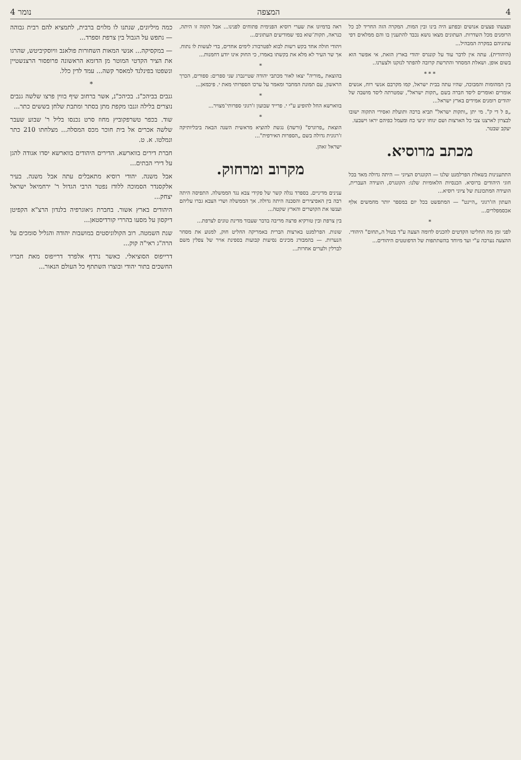4 המצפה נומר 4
ופצעהו פצעים אנושים ובפתע היה בינו ובין המות. המקרה הזה החריד לב כל הרומנים מכל השדרות. העתונים מצאו נושא נכבד להתענין בו והם ממלאים דפי עתוניהם במקרה המבהיל...
(היהודית). עתה אין לדבר עוד על קונגרס יהודי בארץ הזאת, אי אפשר הוא בשום אופן. ושאלת המסחר והתרשת קרובה להפתר לנזקנו ולצערנו..
* * *
בין המהומות והמבוכה, שהיו עתה בבית ישראל, קמו מקרבם אנשי רוח, אנשים אומרים ואומרים ליסד חברה בשם „תקות ישראל", שמטרתה ליסד מושבה של יהודים רומנים אמידים בארץ ישראל...
„פ ל די ק". מי יתן „ותקות ישראל" תביא ברכה ותועלת ואסירי התקוה ישובו לבצרון לארצנו צבי כל הארצות ושם ינוחו יגיעי כח ומעמל כפיהם יראו וישבעו. יעקב שבטר.
מכתב מרוסיא.
התתענינות בשאלת הפרלמנט שלנו — הקונגרס הציוני — היתה גדולה מאד בכל חוגי היהודים ברוסיא. הכנסיות הלאומיות שלנו: הקונגרס, הועידה העברית, הועידה המתכוננת של ציוני רוסיא...
העתון הז'רגוני „היינט" — המתפשט בכל יום במספר יותר מחמשים אלף אכסמפלרים...
*
לפני זמן מה החליטו הקדטים להכניס לדומה הצעה ע"ד בטול ה„תחום" היהודי. ההצעה נערכה ע"י ועד מיוחד בהשתתפות של הדפוטטים היהודים...
ראה בדמיונו את שערי רוסיא הפנימית פתוחים לפנינו... אבל תקוה זו היתה, כנראה, תקות־שוא בפי שמודיעים העתונים...
ויהודי חולה אחד בקש רשות לבוא לפטרבורג לימים אחדים, בדי לעשות לו נתוח. אך שר העיר לא מלא את בקשתו באמרו, כי החוק אינו יודע דחמנות...
*
בהוצאת „מוריה" יצאו לאור מכתבי יהודה שטיינברג שני ספרים: ספורים, הכרך הראשון, עם תמונת המחבר ומאמר על ערכו הספרותי מאת י. פיכמאן...
*
בווארשא החל להופיע ע"י י. פרייד שבועון ז'רגוני ספרותי־מצויר...
*
הוצאת „פרוגרס" (ורשה) נגשת להוציא מראשית השנה הבאה ביבליותיקה ז'רגונית גדולה בשם „הספרות האירפית"...
ישראל זאהן.
מקרוב ומרחוק.
ענינים מדיניים. בספרד נגלה קשר של פקידי צבא נגד הממשלה. התפיסה היתה רבה בין האפיצירים והסכנה היתה גדולה. אך הממשלה ושרי הצבא גברו עליהם וענשו את הקושרים והארץ שקטה...
בין צרפת ובין טורקיא פרצה מריבה בדבר שעבוד מדינת טונים לצרפת...
שונות. הפרלמנט בארצות הברית באמריקה החליט חוק, למנוע את מסחר הנערות. — בהמבורג מכינים נסיעות קבועות בספינת אויר של צפלין משם לברלין ולערים אחרות...
כמה מיליונים, שנתנו לו מלוים ברבית, לתמציא להם רבית גבוהה — נתפש על הגבול בין צרפת וספרד...
— במקסיקה... אנשי המאות השחורות פולאנב וויוסקיביטש, שהרגו את הציר הקדטי המוטר מן הדומא הראשונה פרופסור הרצנשטיין ונשפטו בפינלנד למאסר קשה... עמד לדין כלל.
*
גנבים בביהכ"נ. בכיהכ"נ, אשר ברחוב שיף בווין פרצו שלשה גנבים נוצרים בלילה וגנבו מקפת מתן בסתר ומתבת שלחן בששים כתר...
שוד. בכפר טשרפקוביץ מחוז סרט נכנסו בליל ר' שבוע שעבר שלשה אכרים אל בית חוכר מכס המסלה... מצלחתו 210 כתר ונמלטו. א. ט.
חברת דירים בווארשא. הדירים היהודים בווארשא יסדו אגודה להגן על דירי הבתים...
אבל משנה. יהודי רוסיא מתאבלים עתה אבל משנה. בעיר אלקסנדר הסמוכה ללודז נפטר הרבי הגדול ר' ירחמיאל ישראל יצחק...
היהודים בארץ אשור. בחברת גיאוגרפיה בלנדון הרצ"א הקפיטן דיקסון על מסעו בהררי קורדיסטאן...
שנת השמטה. רוב הקולוניסטים במושבות יהודה והגליל סומכים על הרה"ג ראי"ה קוק...
דרייפוס הסוציאלי. כאשר נרדף אלפרד דרייפוס מאת חבריו החשכים בתור יהודי ובוצרו השתתף כל העולם הנאור...